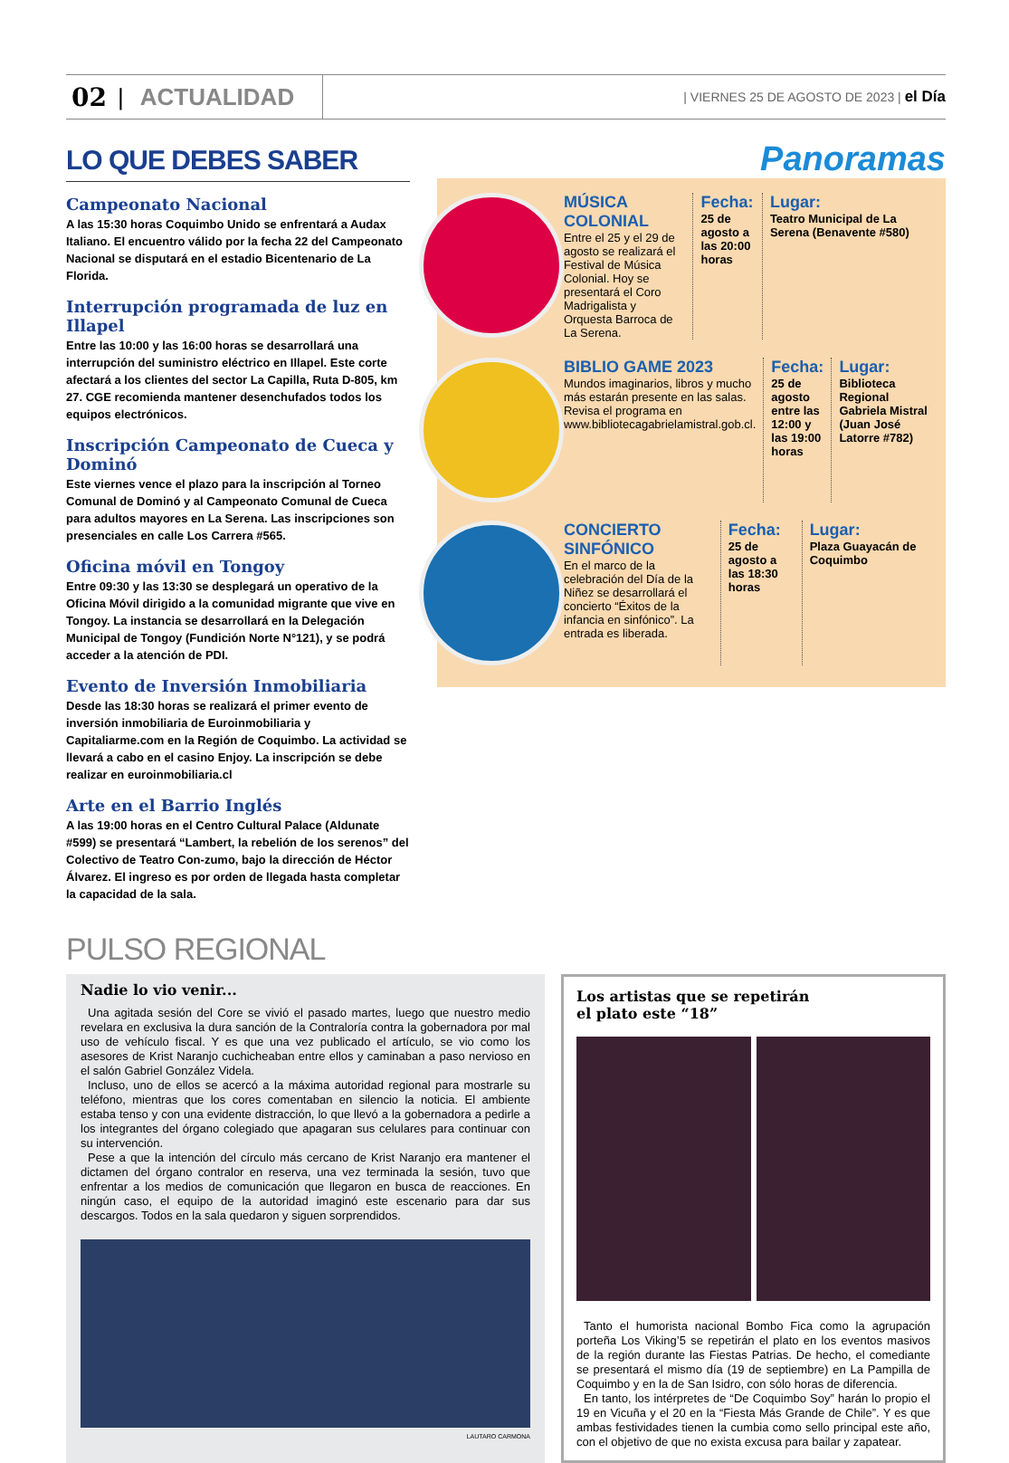02 | ACTUALIDAD
| VIERNES 25 DE AGOSTO DE 2023 | el Día
LO QUE DEBES SABER
Campeonato Nacional
A las 15:30 horas Coquimbo Unido se enfrentará a Audax Italiano. El encuentro válido por la fecha 22 del Campeonato Nacional se disputará en el estadio Bicentenario de La Florida.
Interrupción programada de luz en Illapel
Entre las 10:00 y las 16:00 horas se desarrollará una interrupción del suministro eléctrico en Illapel. Este corte afectará a los clientes del sector La Capilla, Ruta D-805, km 27. CGE recomienda mantener desenchufados todos los equipos electrónicos.
Inscripción Campeonato de Cueca y Dominó
Este viernes vence el plazo para la inscripción al Torneo Comunal de Dominó y al Campeonato Comunal de Cueca para adultos mayores en La Serena. Las inscripciones son presenciales en calle Los Carrera #565.
Oficina móvil en Tongoy
Entre 09:30 y las 13:30 se desplegará un operativo de la Oficina Móvil dirigido a la comunidad migrante que vive en Tongoy. La instancia se desarrollará en la Delegación Municipal de Tongoy (Fundición Norte N°121), y se podrá acceder a la atención de PDI.
Evento de Inversión Inmobiliaria
Desde las 18:30 horas se realizará el primer evento de inversión inmobiliaria de Euroinmobiliaria y Capitaliarme.com en la Región de Coquimbo. La actividad se llevará a cabo en el casino Enjoy. La inscripción se debe realizar en euroinmobiliaria.cl
Arte en el Barrio Inglés
A las 19:00 horas en el Centro Cultural Palace (Aldunate #599) se presentará “Lambert, la rebelión de los serenos” del Colectivo de Teatro Con-zumo, bajo la dirección de Héctor Álvarez. El ingreso es por orden de llegada hasta completar la capacidad de la sala.
Panoramas
MÚSICA COLONIAL
Entre el 25 y el 29 de agosto se realizará el Festival de Música Colonial. Hoy se presentará el Coro Madrigalista y Orquesta Barroca de La Serena.
Fecha:
25 de agosto a las 20:00 horas
Lugar:
Teatro Municipal de La Serena (Benavente #580)
BIBLIO GAME 2023
Mundos imaginarios, libros y mucho más estarán presente en las salas. Revisa el programa en www.bibliotecagabrielamistral.gob.cl.
Fecha:
25 de agosto entre las 12:00 y las 19:00 horas
Lugar:
Biblioteca Regional Gabriela Mistral (Juan José Latorre #782)
CONCIERTO SINFÓNICO
En el marco de la celebración del Día de la Niñez se desarrollará el concierto “Éxitos de la infancia en sinfónico”. La entrada es liberada.
Fecha:
25 de agosto a las 18:30 horas
Lugar:
Plaza Guayacán de Coquimbo
PULSO REGIONAL
Nadie lo vio venir...
Una agitada sesión del Core se vivió el pasado martes, luego que nuestro medio revelara en exclusiva la dura sanción de la Contraloría contra la gobernadora por mal uso de vehículo fiscal. Y es que una vez publicado el artículo, se vio como los asesores de Krist Naranjo cuchicheaban entre ellos y caminaban a paso nervioso en el salón Gabriel González Videla.
Incluso, uno de ellos se acercó a la máxima autoridad regional para mostrarle su teléfono, mientras que los cores comentaban en silencio la noticia. El ambiente estaba tenso y con una evidente distracción, lo que llevó a la gobernadora a pedirle a los integrantes del órgano colegiado que apagaran sus celulares para continuar con su intervención.
Pese a que la intención del círculo más cercano de Krist Naranjo era mantener el dictamen del órgano contralor en reserva, una vez terminada la sesión, tuvo que enfrentar a los medios de comunicación que llegaron en busca de reacciones. En ningún caso, el equipo de la autoridad imaginó este escenario para dar sus descargos. Todos en la sala quedaron y siguen sorprendidos.
LAUTARO CARMONA
Los artistas que se repetirán
el plato este “18”
Tanto el humorista nacional Bombo Fica como la agrupación porteña Los Viking’5 se repetirán el plato en los eventos masivos de la región durante las Fiestas Patrias. De hecho, el comediante se presentará el mismo día (19 de septiembre) en La Pampilla de Coquimbo y en la de San Isidro, con sólo horas de diferencia.
En tanto, los intérpretes de “De Coquimbo Soy” harán lo propio el 19 en Vicuña y el 20 en la “Fiesta Más Grande de Chile”. Y es que ambas festividades tienen la cumbia como sello principal este año, con el objetivo de que no exista excusa para bailar y zapatear.